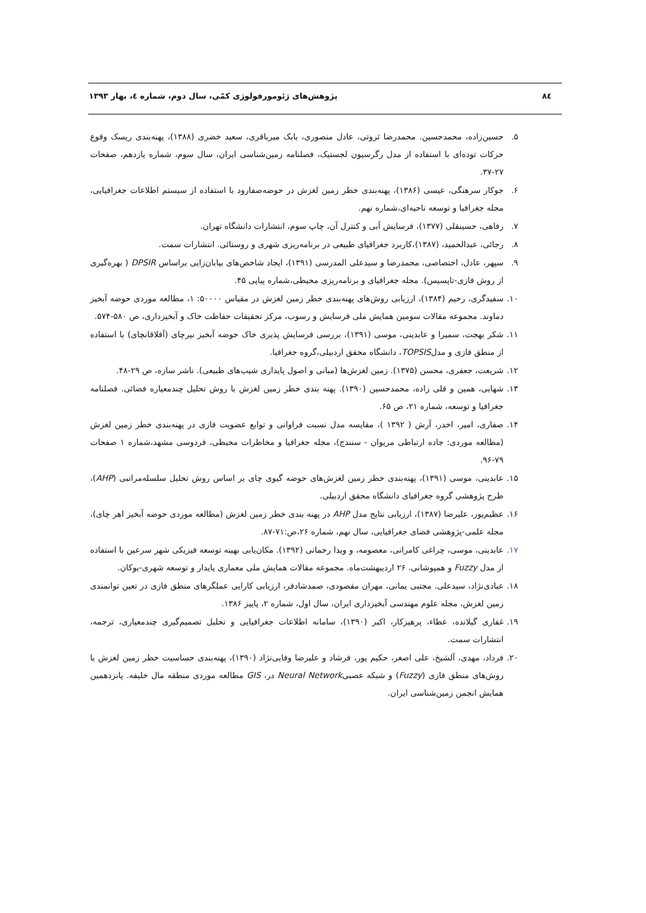٨٤ پژوهش‌های ژئومورفولوژی کمّی، سال دوم، شماره ٤، بهار ١٣٩٣
۵. حسین‌زاده، محمدحسین. محمدرضا ثروتی، عادل منصوری، بابک میرباقری، سعید خضری (۱۳۸۸)، پهنه‌بندی ریسک وقوع حرکات توده‌ای با استفاده از مدل رگرسیون لجستیک، فصلنامه زمین‌شناسی ایران، سال سوم، شماره یازدهم، صفحات ۲۷-۳۷.
۶. جوکار سرهنگی، عیسی (۱۳۸۶)، پهنه‌بندی خطر زمین لغزش در حوضه‌صفارود با استفاده از سیستم اطلاعات جغرافیایی، مجله جغرافیا و توسعه ناحیه‌ای،شماره نهم.
۷. رفاهی، حسینقلی (۱۳۷۷)، فرسایش آبی و کنترل آن، چاپ سوم، انتشارات دانشگاه تهران.
۸. رجائی، عبدالحمید، (۱۳۸۷)،کاربرد جغرافیای طبیعی در برنامه‌ریزی شهری و روستائی. انتشارات سمت.
۹. سپهر، عادل، اختصاصی، محمدرضا و سیدعلی المدرسی (۱۳۹۱)، ایجاد شاخص‌های بیابان‌زایی براساس DPSIR ( بهره‌گیری از روش فازی-تاپسیس). مجله جغرافیای و برنامه‌ریزی محیطی،شماره پیاپی ۴۵.
۱۰. سفیدگری، رحیم (۱۳۸۴)، ارزیابی روش‌های پهنه‌بندی خطر زمین لغزش در مقیاس ۵۰۰۰۰: ۱، مطالعه موردی حوضه آبخیز دماوند. مجموعه مقالات سومین همایش ملی فرسایش و رسوب، مرکز تحقیقات حفاظت خاک و آبخیزداری، ص ۵۸۰-۵۷۴.
۱۱. شکر بهجت، سمیرا و عابدینی، موسی (۱۳۹۱)، بررسی فرسایش پذیری خاک حوضه آبخیز نیرچای (آقلاقانچای) با استفاده از منطق فازی و مدلTOPSIS، دانشگاه محقق اردبیلی،گروه جغرافیا.
۱۲. شریعت، جعفری، محسن (۱۳۷۵). زمین لغزش‌ها (مبانی و اصول پایداری شیب‌های طبیعی). ناشر سازه، ص ۲۹-۴۸.
۱۳. شهابی، همین و قلی زاده، محمدحسین (۱۳۹۰). پهنه بندی خطر زمین لغزش با روش تحلیل چندمعیاره فضائی. فصلنامه جغرافیا و توسعه، شماره ۲۱، ص ۶۵.
۱۴. صفاری، امیر، اخدر، آرش ( ۱۳۹۲ )، مقایسه مدل نسبت فراوانی و توابع عضویت فازی در پهنه‌بندی خطر زمین لغزش (مطالعه موردی: جاده ارتباطی مریوان - سنندج)، مجله جغرافیا و مخاطرات محیطی، فردوسی مشهد،شماره ۱ صفحات ۷۹-۹۶.
۱۵. عابدینی، موسی (۱۳۹۱)، پهنه‌بندی خطر زمین لغزش‌های حوضه گیوی چای بر اساس روش تحلیل سلسله‌مراتبی (AHP)، طرح پژوهشی گروه جغرافیای دانشگاه محقق اردبیلی.
۱۶. عظیم‌پور، علیرضا (۱۳۸۷)، ارزیابی نتایج مدل AHP در پهنه بندی خطر زمین لغزش (مطالعه موردی حوضه آبخیز اهر چای)، مجله علمی-پژوهشی فضای جغرافیایی، سال نهم، شماره ۲۶،ص:۷۱-۸۷.
۱۷. عابدینی، موسی، چراغی کامرانی، معصومه، و ویدا رحمانی (۱۳۹۲). مکان‌یابی بهینه توسعه فیزیکی شهر سرعین با استفاده از مدل Fuzzy و همپوشانی. ۲۶ اردیبهشت‌ماه. مجموعه مقالات همایش ملی معماری پایدار و توسعه شهری-بوکان.
۱۸. عبادی‌نژاد، سیدعلی. مجتبی یمانی، مهران مقصودی، صمدشادفر، ارزیابی کارایی عملگرهای منطق فازی در تعین توانمندی زمین لغزش، مجله علوم مهندسی آبخیزداری ایران، سال اول، شماره ۲، پاییز ۱۳۸۶.
۱۹. غفاری گیلانده، عطاء، پرهیزکار، اکبر (۱۳۹۰)، سامانه اطلاعات جغرافیایی و تحلیل تصمیم‌گیری چندمعیاری، ترجمه، انتشارات سمت.
۲۰. فرداد، مهدی، آلشیخ، علی اصغر، حکیم پور، فرشاد و علیرضا وفایی‌نژاد (۱۳۹۰)، پهنه‌بندی حساسیت خطر زمین لغزش با روش‌های منطق فازی (Fuzzy) و شبکه عصبیNeural Network در، GIS مطالعه موردی منطقه مال خلیفه. پانزدهمین همایش انجمن زمین‌شناسی ایران.